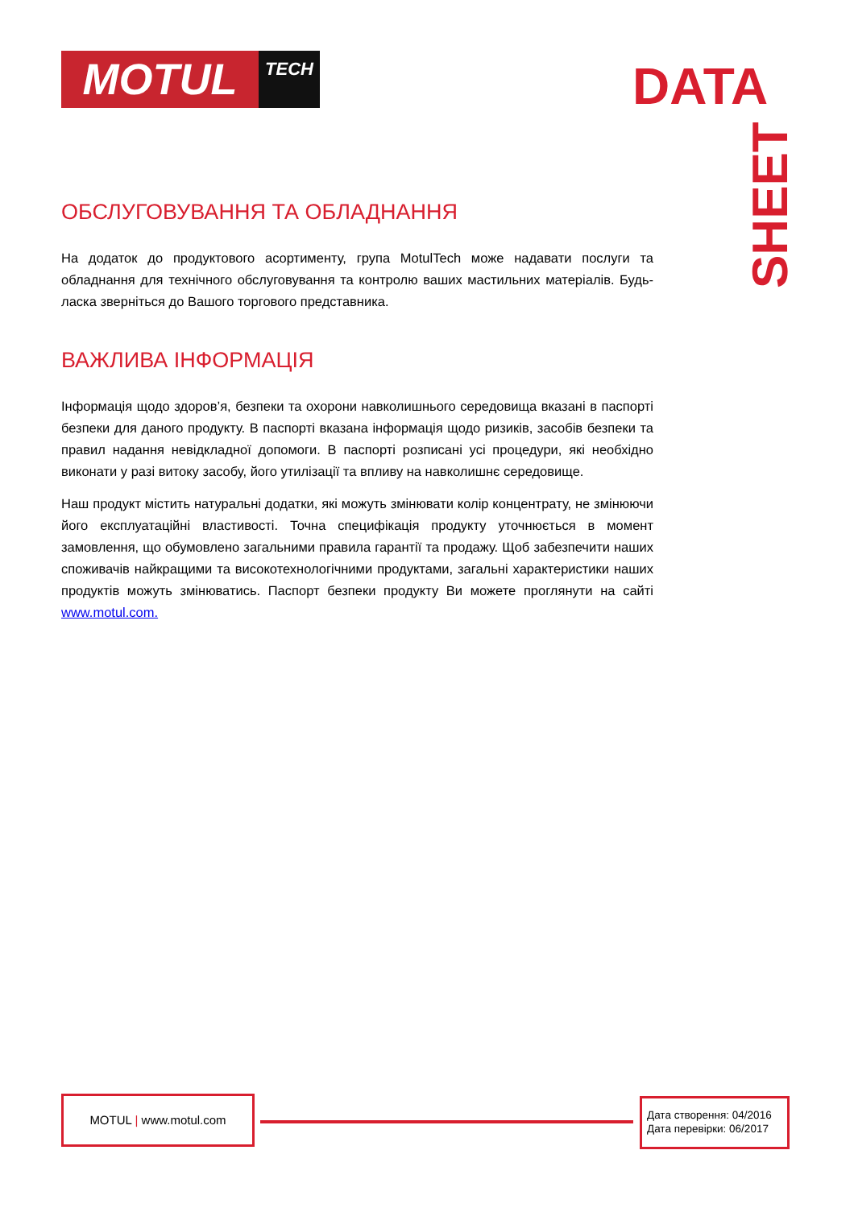MOTUL
TECH
DATA
SHEET
ОБСЛУГОВУВАННЯ ТА ОБЛАДНАННЯ
На додаток до продуктового асортименту, група MotulTech може надавати послуги та обладнання для технічного обслуговування та контролю ваших мастильних матеріалів. Будь-ласка зверніться до Вашого торгового представника.
ВАЖЛИВА ІНФОРМАЦІЯ
Інформація щодо здоров’я, безпеки та охорони навколишнього середовища вказані в паспорті безпеки для даного продукту. В паспорті вказана інформація щодо ризиків, засобів безпеки та правил надання невідкладної допомоги. В паспорті розписані усі процедури, які необхідно виконати у разі витоку засобу, його утилізації та впливу на навколишнє середовище.
Наш продукт містить натуральні додатки, які можуть змінювати колір концентрату, не змінюючи його експлуатаційні властивості. Точна специфікація продукту уточнюється в момент замовлення, що обумовлено загальними правила гарантії та продажу. Щоб забезпечити наших споживачів найкращими та високотехнологічними продуктами, загальні характеристики наших продуктів можуть змінюватись. Паспорт безпеки продукту Ви можете проглянути на сайті www.motul.com.
MOTUL | www.motul.com
Дата створення: 04/2016
Дата перевірки: 06/2017